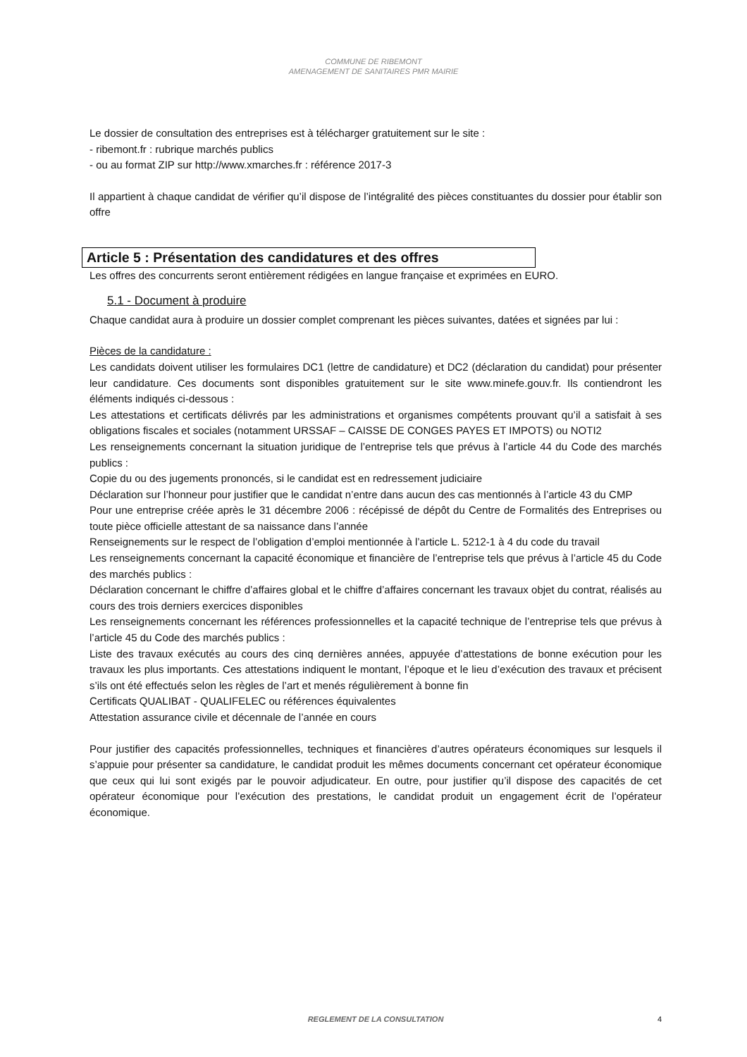COMMUNE DE RIBEMONT
AMENAGEMENT DE SANITAIRES PMR MAIRIE
Le dossier de consultation des entreprises est à télécharger gratuitement sur le site :
- ribemont.fr : rubrique marchés publics
- ou au format ZIP sur http://www.xmarches.fr : référence 2017-3
Il appartient à chaque candidat de vérifier qu’il dispose de l’intégralité des pièces constituantes du dossier pour établir son offre
Article 5 : Présentation des candidatures et des offres
Les offres des concurrents seront entièrement rédigées en langue française et exprimées en EURO.
5.1 - Document à produire
Chaque candidat aura à produire un dossier complet comprenant les pièces suivantes, datées et signées par lui :
Pièces de la candidature :
Les candidats doivent utiliser les formulaires DC1 (lettre de candidature) et DC2 (déclaration du candidat) pour présenter leur candidature. Ces documents sont disponibles gratuitement sur le site www.minefe.gouv.fr. Ils contiendront les éléments indiqués ci-dessous :
Les attestations et certificats délivrés par les administrations et organismes compétents prouvant qu’il a satisfait à ses obligations fiscales et sociales (notamment URSSAF – CAISSE DE CONGES PAYES ET IMPOTS) ou NOTI2
Les renseignements concernant la situation juridique de l’entreprise tels que prévus à l’article 44 du Code des marchés publics :
Copie du ou des jugements prononcés, si le candidat est en redressement judiciaire
Déclaration sur l’honneur pour justifier que le candidat n’entre dans aucun des cas mentionnés à l’article 43 du CMP
Pour une entreprise créée après le 31 décembre 2006 : récépissé de dépôt du Centre de Formalités des Entreprises ou toute pièce officielle attestant de sa naissance dans l’année
Renseignements sur le respect de l’obligation d’emploi mentionnée à l’article L. 5212-1 à 4 du code du travail
Les renseignements concernant la capacité économique et financière de l’entreprise tels que prévus à l’article 45 du Code des marchés publics :
Déclaration concernant le chiffre d’affaires global et le chiffre d’affaires concernant les travaux objet du contrat, réalisés au cours des trois derniers exercices disponibles
Les renseignements concernant les références professionnelles et la capacité technique de l’entreprise tels que prévus à l’article 45 du Code des marchés publics :
Liste des travaux exécutés au cours des cinq dernières années, appuyée d’attestations de bonne exécution pour les travaux les plus importants. Ces attestations indiquent le montant, l’époque et le lieu d’exécution des travaux et précisent s’ils ont été effectués selon les règles de l’art et menés régulièrement à bonne fin
Certificats QUALIBAT - QUALIFELEC ou références équivalentes
Attestation assurance civile et décennale de l’année en cours
Pour justifier des capacités professionnelles, techniques et financières d’autres opérateurs économiques sur lesquels il s’appuie pour présenter sa candidature, le candidat produit les mêmes documents concernant cet opérateur économique que ceux qui lui sont exigés par le pouvoir adjudicateur. En outre, pour justifier qu’il dispose des capacités de cet opérateur économique pour l’exécution des prestations, le candidat produit un engagement écrit de l’opérateur économique.
REGLEMENT DE LA CONSULTATION
4